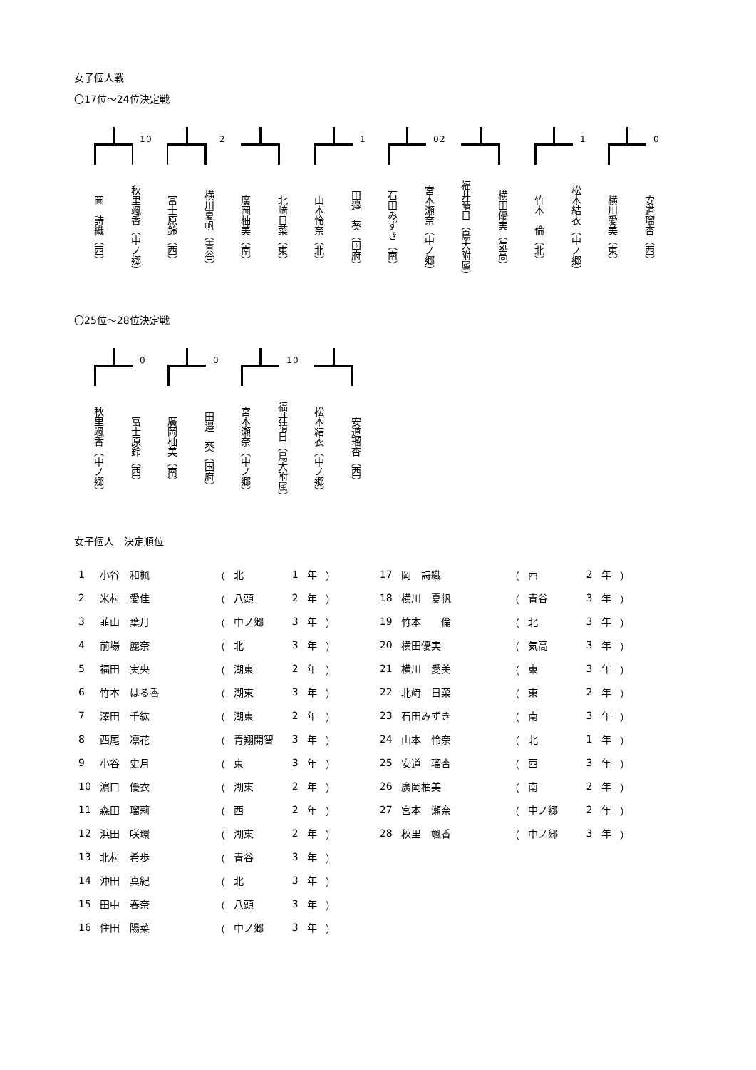女子個人戦
〇17位～24位決定戦
1
岡　詩織（西）
秋里颯香（中ノ郷）
0
冨士原鈴（西）
横川夏帆（青谷）
2
廣岡柚美（南）
北﨑日菜（東）
1
山本怜奈（北）
田邉　葵（国府）
0
石田みずき（南）
宮本瀬奈（中ノ郷）
2
福井晴日（鳥大附属）
横田優実（気高）
1
竹本　倫（北）
松本結衣（中ノ郷）
0
横川愛美（東）
安道瑠杏（西）
〇25位～28位決定戦
0
秋里颯香（中ノ郷）
冨士原鈴（西）
0
廣岡柚美（南）
田邉　葵（国府）
1
宮本瀬奈（中ノ郷）
福井晴日（鳥大附属）
0
松本結衣（中ノ郷）
安道瑠杏（西）
女子個人　決定順位
| 1 | 小谷 和楓 | （ | 北 | 1 | 年 | ） |
| 2 | 米村 愛佳 | （ | 八頭 | 2 | 年 | ） |
| 3 | 韮山 葉月 | （ | 中ノ郷 | 3 | 年 | ） |
| 4 | 前場 麗奈 | （ | 北 | 3 | 年 | ） |
| 5 | 福田 実央 | （ | 湖東 | 2 | 年 | ） |
| 6 | 竹本 はる香 | （ | 湖東 | 3 | 年 | ） |
| 7 | 澤田 千紘 | （ | 湖東 | 2 | 年 | ） |
| 8 | 西尾 凛花 | （ | 青翔開智 | 3 | 年 | ） |
| 9 | 小谷 史月 | （ | 東 | 3 | 年 | ） |
| 10 | 濵口 優衣 | （ | 湖東 | 2 | 年 | ） |
| 11 | 森田 瑠莉 | （ | 西 | 2 | 年 | ） |
| 12 | 浜田 咲環 | （ | 湖東 | 2 | 年 | ） |
| 13 | 北村 希歩 | （ | 青谷 | 3 | 年 | ） |
| 14 | 沖田 真紀 | （ | 北 | 3 | 年 | ） |
| 15 | 田中 春奈 | （ | 八頭 | 3 | 年 | ） |
| 16 | 住田 陽菜 | （ | 中ノ郷 | 3 | 年 | ） |
| 17 | 岡 詩織 | （ | 西 | 2 | 年 | ） |
| 18 | 横川 夏帆 | （ | 青谷 | 3 | 年 | ） |
| 19 | 竹本 倫 | （ | 北 | 3 | 年 | ） |
| 20 | 横田優実 | （ | 気高 | 3 | 年 | ） |
| 21 | 横川 愛美 | （ | 東 | 3 | 年 | ） |
| 22 | 北﨑 日菜 | （ | 東 | 2 | 年 | ） |
| 23 | 石田みずき | （ | 南 | 3 | 年 | ） |
| 24 | 山本 怜奈 | （ | 北 | 1 | 年 | ） |
| 25 | 安道 瑠杏 | （ | 西 | 3 | 年 | ） |
| 26 | 廣岡柚美 | （ | 南 | 2 | 年 | ） |
| 27 | 宮本 瀬奈 | （ | 中ノ郷 | 2 | 年 | ） |
| 28 | 秋里 颯香 | （ | 中ノ郷 | 3 | 年 | ） |